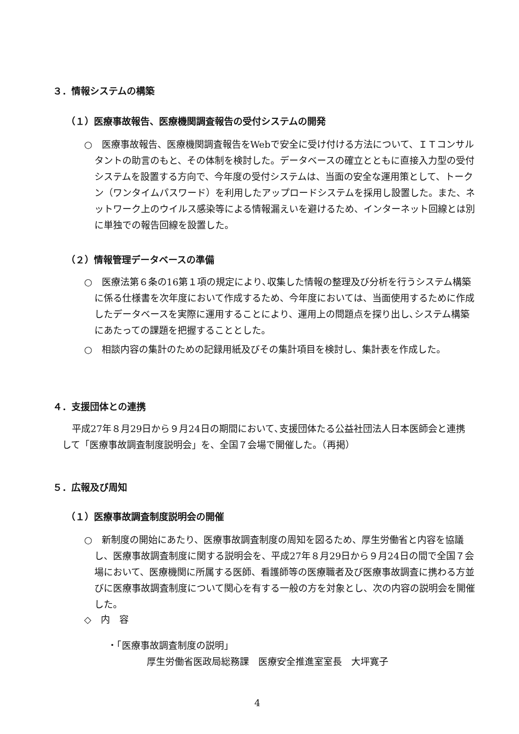３．情報システムの構築
（１）医療事故報告、医療機関調査報告の受付システムの開発
○　医療事故報告、医療機関調査報告をWebで安全に受け付ける方法について、ＩＴコンサルタントの助言のもと、その体制を検討した。データベースの確立とともに直接入力型の受付システムを設置する方向で、今年度の受付システムは、当面の安全な運用策として、トークン（ワンタイムパスワード）を利用したアップロードシステムを採用し設置した。また、ネットワーク上のウイルス感染等による情報漏えいを避けるため、インターネット回線とは別に単独での報告回線を設置した。
（２）情報管理データベースの準備
○　医療法第６条の16第１項の規定により､収集した情報の整理及び分析を行うシステム構築に係る仕様書を次年度において作成するため、今年度においては、当面使用するために作成したデータベースを実際に運用することにより、運用上の問題点を探り出し､システム構築にあたっての課題を把握することとした。
○　相談内容の集計のための記録用紙及びその集計項目を検討し、集計表を作成した。
４．支援団体との連携
平成27年８月29日から９月24日の期間において､支援団体たる公益社団法人日本医師会と連携して「医療事故調査制度説明会」を、全国７会場で開催した。（再掲）
５．広報及び周知
（１）医療事故調査制度説明会の開催
○　新制度の開始にあたり、医療事故調査制度の周知を図るため、厚生労働省と内容を協議し、医療事故調査制度に関する説明会を、平成27年８月29日から９月24日の間で全国７会場において、医療機関に所属する医師、看護師等の医療職者及び医療事故調査に携わる方並びに医療事故調査制度について関心を有する一般の方を対象とし、次の内容の説明会を開催した。
◇　内　容
・「医療事故調査制度の説明」
厚生労働省医政局総務課　医療安全推進室室長　大坪寛子
4